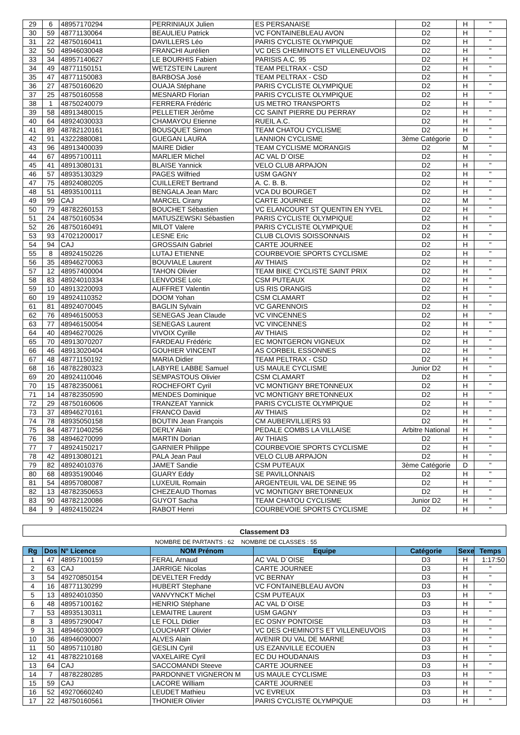| 29 | 6 | 48957170294 | PERRINIAUX Julien | ES PERSANAISE | D2 | H | " |
| 30 | 59 | 48771130064 | BEAULIEU Patrick | VC FONTAINEBLEAU AVON | D2 | H | " |
| 31 | 22 | 48750160411 | DAVILLERS Léo | PARIS CYCLISTE OLYMPIQUE | D2 | H | " |
| 32 | 50 | 48946030048 | FRANCHI Aurélien | VC DES CHEMINOTS ET VILLENEUVOIS | D2 | H | " |
| 33 | 34 | 48957140627 | LE BOURHIS Fabien | PARISIS A.C. 95 | D2 | H | " |
| 34 | 49 | 48771150151 | WETZSTEIN Laurent | TEAM PELTRAX - CSD | D2 | H | " |
| 35 | 47 | 48771150083 | BARBOSA José | TEAM PELTRAX - CSD | D2 | H | " |
| 36 | 27 | 48750160620 | OUAJA Stéphane | PARIS CYCLISTE OLYMPIQUE | D2 | H | " |
| 37 | 25 | 48750160558 | MESNARD Florian | PARIS CYCLISTE OLYMPIQUE | D2 | H | " |
| 38 | 1 | 48750240079 | FERRERA Frédéric | US METRO TRANSPORTS | D2 | H | " |
| 39 | 58 | 48913480015 | PELLETIER Jérôme | CC SAINT PIERRE DU PERRAY | D2 | H | " |
| 40 | 64 | 48924030033 | CHAMAYOU Etienne | RUEIL A.C. | D2 | H | " |
| 41 | 89 | 48782120161 | BOUSQUET Simon | TEAM CHATOU CYCLISME | D2 | H | " |
| 42 | 91 | 43222880081 | GUEGAN LAURA | LANNION CYCLISME | 3ème Catégorie | D | " |
| 43 | 96 | 48913400039 | MAIRE Didier | TEAM CYCLISME MORANGIS | D2 | M | " |
| 44 | 67 | 48957100111 | MARLIER Michel | AC VAL D`OISE | D2 | H | " |
| 45 | 41 | 48913080131 | BLAISE Yannick | VELO CLUB ARPAJON | D2 | H | " |
| 46 | 57 | 48935130329 | PAGES Wilfried | USM GAGNY | D2 | H | " |
| 47 | 75 | 48924080205 | CUILLERET Bertrand | A. C. B. B. | D2 | H | " |
| 48 | 51 | 48935100111 | BENGALA Jean Marc | VCA DU BOURGET | D2 | H | " |
| 49 | 99 | CAJ | MARCEL Cirany | CARTE JOURNEE | D2 | M | " |
| 50 | 79 | 48782260153 | BOUCHET Sébastien | VC ELANCOURT ST QUENTIN EN YVEL | D2 | H | " |
| 51 | 24 | 48750160534 | MATUSZEWSKI Sébastien | PARIS CYCLISTE OLYMPIQUE | D2 | H | " |
| 52 | 26 | 48750160491 | MILOT Valere | PARIS CYCLISTE OLYMPIQUE | D2 | H | " |
| 53 | 93 | 47021200017 | LESNE Eric | CLUB CLOVIS SOISSONNAIS | D2 | H | " |
| 54 | 94 | CAJ | GROSSAIN Gabriel | CARTE JOURNEE | D2 | H | " |
| 55 | 8 | 48924150226 | LUTAJ ETIENNE | COURBEVOIE SPORTS CYCLISME | D2 | H | " |
| 56 | 35 | 48946270063 | BOUVIALE Laurent | AV THIAIS | D2 | H | " |
| 57 | 12 | 48957400004 | TAHON Olivier | TEAM BIKE CYCLISTE SAINT PRIX | D2 | H | " |
| 58 | 83 | 48924010334 | LENVOISE Loïc | CSM PUTEAUX | D2 | H | " |
| 59 | 10 | 48913220093 | AUFFRET Valentin | US RIS ORANGIS | D2 | H | " |
| 60 | 19 | 48924110352 | DOOM Yohan | CSM CLAMART | D2 | H | " |
| 61 | 81 | 48924070045 | BAGLIN Sylvain | VC GARENNOIS | D2 | H | " |
| 62 | 76 | 48946150053 | SENEGAS Jean Claude | VC VINCENNES | D2 | H | " |
| 63 | 77 | 48946150054 | SENEGAS Laurent | VC VINCENNES | D2 | H | " |
| 64 | 40 | 48946270026 | VIVOIX Cyrille | AV THIAIS | D2 | H | " |
| 65 | 70 | 48913070207 | FARDEAU Frédéric | EC MONTGERON VIGNEUX | D2 | H | " |
| 66 | 46 | 48913020404 | GOUHIER VINCENT | AS CORBEIL ESSONNES | D2 | H | " |
| 67 | 48 | 48771150192 | MARIA Didier | TEAM PELTRAX - CSD | D2 | H | " |
| 68 | 16 | 48782280323 | LABYRE LABBE Samuel | US MAULE CYCLISME | Junior D2 | H | " |
| 69 | 20 | 48924110046 | SEMPASTOUS Olivier | CSM CLAMART | D2 | H | " |
| 70 | 15 | 48782350061 | ROCHEFORT Cyril | VC MONTIGNY BRETONNEUX | D2 | H | " |
| 71 | 14 | 48782350590 | MENDES Dominique | VC MONTIGNY BRETONNEUX | D2 | H | " |
| 72 | 29 | 48750160606 | TRANZEAT Yannick | PARIS CYCLISTE OLYMPIQUE | D2 | H | " |
| 73 | 37 | 48946270161 | FRANCO David | AV THIAIS | D2 | H | " |
| 74 | 78 | 48935050158 | BOUTIN Jean François | CM AUBERVILLIERS 93 | D2 | H | " |
| 75 | 84 | 48771040256 | DERLY Alain | PEDALE COMBS LA VILLAISE | Arbitre National | H | " |
| 76 | 38 | 48946270099 | MARTIN Dorian | AV THIAIS | D2 | H | " |
| 77 | 7 | 48924150217 | GARNIER Philippe | COURBEVOIE SPORTS CYCLISME | D2 | H | " |
| 78 | 42 | 48913080121 | PALA Jean Paul | VELO CLUB ARPAJON | D2 | H | " |
| 79 | 82 | 48924010376 | JAMET Sandie | CSM PUTEAUX | 3ème Catégorie | D | " |
| 80 | 68 | 48935190046 | GUARY Eddy | SE PAVILLONNAIS | D2 | H | " |
| 81 | 54 | 48957080087 | LUXEUIL Romain | ARGENTEUIL VAL DE SEINE 95 | D2 | H | " |
| 82 | 13 | 48782350653 | CHEZEAUD Thomas | VC MONTIGNY BRETONNEUX | D2 | H | " |
| 83 | 90 | 48782120086 | GUYOT Sacha | TEAM CHATOU CYCLISME | Junior D2 | H | " |
| 84 | 9 | 48924150224 | RABOT Henri | COURBEVOIE SPORTS CYCLISME | D2 | H | " |
Classement D3
NOMBRE DE PARTANTS : 62 NOMBRE DE CLASSES : 55
| Rg | Dos | N° Licence | NOM Prénom | Equipe | Catégorie | Sexe | Temps |
| --- | --- | --- | --- | --- | --- | --- | --- |
| 1 | 47 | 48957100159 | FERAL Arnaud | AC VAL D`OISE | D3 | H | 1:17:50 |
| 2 | 63 | CAJ | JARRIGE Nicolas | CARTE JOURNEE | D3 | H | " |
| 3 | 54 | 49270850154 | DEVELTER Freddy | VC BERNAY | D3 | H | " |
| 4 | 16 | 48771130299 | HUBERT Stephane | VC FONTAINEBLEAU AVON | D3 | H | " |
| 5 | 13 | 48924010350 | VANVYNCKT Michel | CSM PUTEAUX | D3 | H | " |
| 6 | 48 | 48957100162 | HENRIO Stéphane | AC VAL D`OISE | D3 | H | " |
| 7 | 53 | 48935130311 | LEMAITRE Laurent | USM GAGNY | D3 | H | " |
| 8 | 3 | 48957290047 | LE FOLL Didier | EC OSNY PONTOISE | D3 | H | " |
| 9 | 31 | 48946030009 | LOUCHART Olivier | VC DES CHEMINOTS ET VILLENEUVOIS | D3 | H | " |
| 10 | 36 | 48946090007 | ALVES Alain | AVENIR DU VAL DE MARNE | D3 | H | " |
| 11 | 50 | 48957110180 | GESLIN Cyril | US EZANVILLE ECOUEN | D3 | H | " |
| 12 | 41 | 48782210168 | VAXELAIRE Cyril | EC DU HOUDANAIS | D3 | H | " |
| 13 | 64 | CAJ | SACCOMANDI Steeve | CARTE JOURNEE | D3 | H | " |
| 14 | 7 | 48782280285 | PARDONNET VIGNERON M | US MAULE CYCLISME | D3 | H | " |
| 15 | 59 | CAJ | LACORE William | CARTE JOURNEE | D3 | H | " |
| 16 | 52 | 49270660240 | LEUDET Mathieu | VC EVREUX | D3 | H | " |
| 17 | 22 | 48750160561 | THONIER Olivier | PARIS CYCLISTE OLYMPIQUE | D3 | H | " |